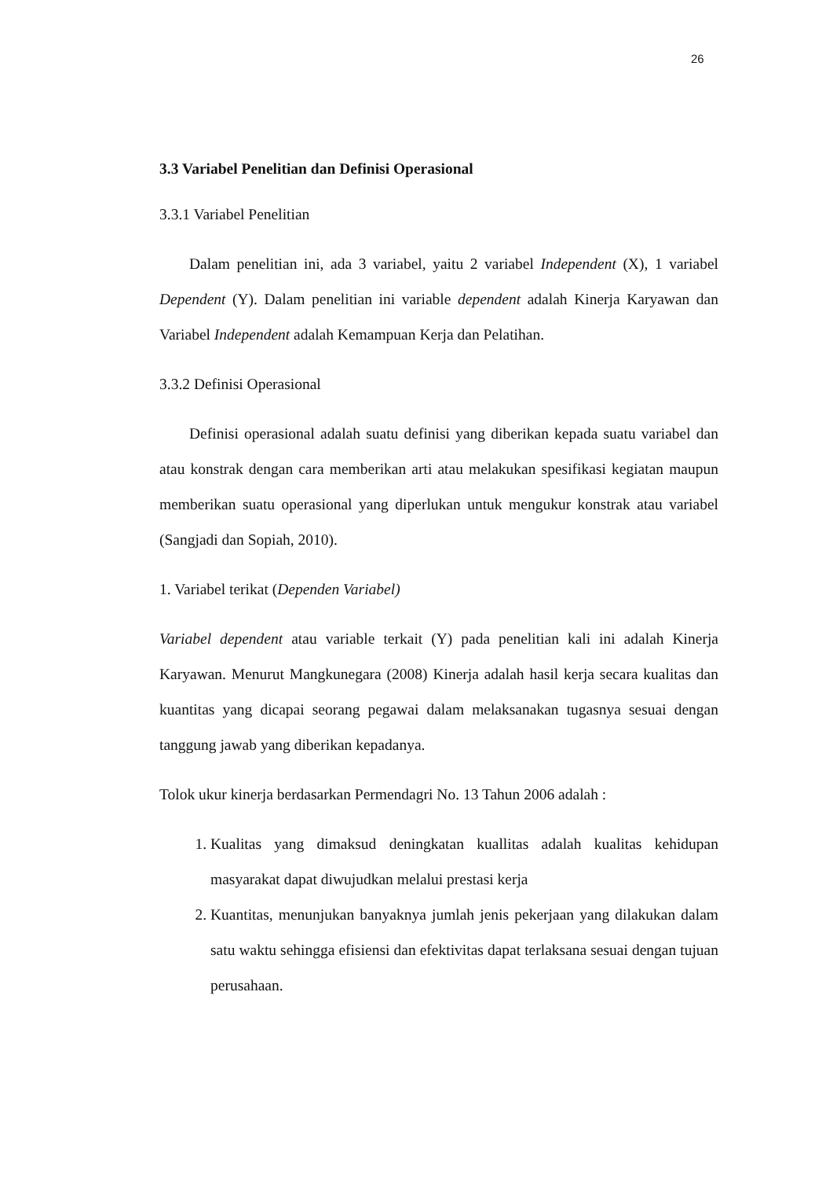26
3.3 Variabel Penelitian dan Definisi Operasional
3.3.1 Variabel Penelitian
Dalam penelitian ini, ada 3 variabel, yaitu 2 variabel Independent (X), 1 variabel Dependent (Y). Dalam penelitian ini variable dependent adalah Kinerja Karyawan dan Variabel Independent adalah Kemampuan Kerja dan Pelatihan.
3.3.2 Definisi Operasional
Definisi operasional adalah suatu definisi yang diberikan kepada suatu variabel dan atau konstrak dengan cara memberikan arti atau melakukan spesifikasi kegiatan maupun memberikan suatu operasional yang diperlukan untuk mengukur konstrak atau variabel (Sangjadi dan Sopiah, 2010).
1. Variabel terikat (Dependen Variabel)
Variabel dependent atau variable terkait (Y) pada penelitian kali ini adalah Kinerja Karyawan. Menurut Mangkunegara (2008) Kinerja adalah hasil kerja secara kualitas dan kuantitas yang dicapai seorang pegawai dalam melaksanakan tugasnya sesuai dengan tanggung jawab yang diberikan kepadanya.
Tolok ukur kinerja berdasarkan Permendagri No. 13 Tahun 2006 adalah :
1. Kualitas yang dimaksud deningkatan kuallitas adalah kualitas kehidupan masyarakat dapat diwujudkan melalui prestasi kerja
2. Kuantitas, menunjukan banyaknya jumlah jenis pekerjaan yang dilakukan dalam satu waktu sehingga efisiensi dan efektivitas dapat terlaksana sesuai dengan tujuan perusahaan.